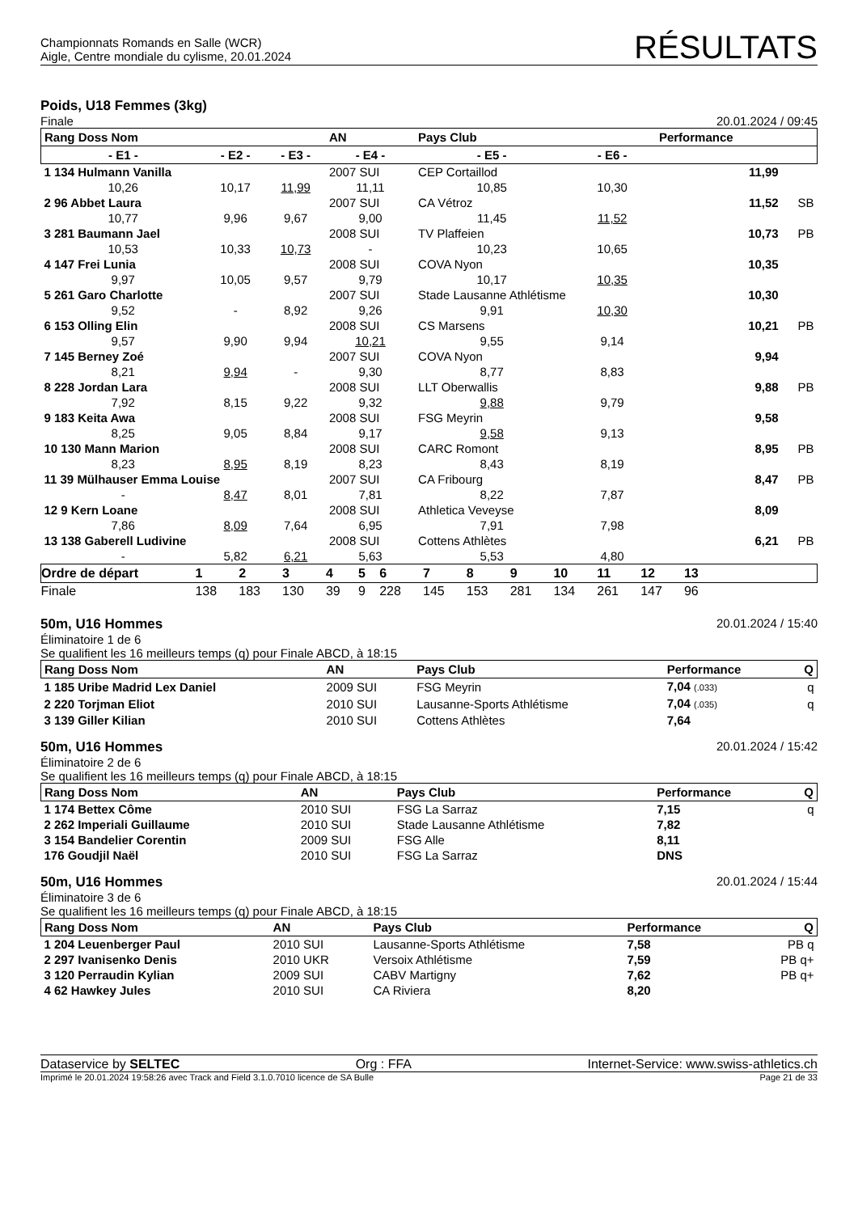Championnats Romands en Salle (WCR)
Aigle, Centre mondiale du cylisme, 20.01.2024
RÉSULTATS
Poids, U18 Femmes (3kg)
Finale 20.01.2024 / 09:45
| Rang Doss Nom | | | AN | Pays Club | | Performance | |
| --- | --- | --- | --- | --- | --- | --- | --- |
| - E1 - | - E2 - | - E3 - | - E4 - | - E5 - | - E6 - | | |
| 1 134 Hulmann Vanilla | | | 2007 SUI | CEP Cortaillod | | 11,99 | |
| 10,26 | 10,17 | 11,99 | 11,11 | 10,85 | 10,30 | | |
| 2 96 Abbet Laura | | | 2007 SUI | CA Vétroz | | 11,52 | SB |
| 10,77 | 9,96 | 9,67 | 9,00 | 11,45 | 11,52 | | |
| 3 281 Baumann Jael | | | 2008 SUI | TV Plaffeien | | 10,73 | PB |
| 10,53 | 10,33 | 10,73 | - | 10,23 | 10,65 | | |
| 4 147 Frei Lunia | | | 2008 SUI | COVA Nyon | | 10,35 | |
| 9,97 | 10,05 | 9,57 | 9,79 | 10,17 | 10,35 | | |
| 5 261 Garo Charlotte | | | 2007 SUI | Stade Lausanne Athlétisme | | 10,30 | |
| 9,52 | - | 8,92 | 9,26 | 9,91 | 10,30 | | |
| 6 153 Olling Elin | | | 2008 SUI | CS Marsens | | 10,21 | PB |
| 9,57 | 9,90 | 9,94 | 10,21 | 9,55 | 9,14 | | |
| 7 145 Berney Zoé | | | 2007 SUI | COVA Nyon | | 9,94 | |
| 8,21 | 9,94 | - | 9,30 | 8,77 | 8,83 | | |
| 8 228 Jordan Lara | | | 2008 SUI | LLT Oberwallis | | 9,88 | PB |
| 7,92 | 8,15 | 9,22 | 9,32 | 9,88 | 9,79 | | |
| 9 183 Keita Awa | | | 2008 SUI | FSG Meyrin | | 9,58 | |
| 8,25 | 9,05 | 8,84 | 9,17 | 9,58 | 9,13 | | |
| 10 130 Mann Marion | | | 2008 SUI | CARC Romont | | 8,95 | PB |
| 8,23 | 8,95 | 8,19 | 8,23 | 8,43 | 8,19 | | |
| 11 39 Mülhauser Emma Louise | | | 2007 SUI | CA Fribourg | | 8,47 | PB |
| - | 8,47 | 8,01 | 7,81 | 8,22 | 7,87 | | |
| 12 9 Kern Loane | | | 2008 SUI | Athletica Veveyse | | 8,09 | |
| 7,86 | 8,09 | 7,64 | 6,95 | 7,91 | 7,98 | | |
| 13 138 Gaberell Ludivine | | | 2008 SUI | Cottens Athlètes | | 6,21 | PB |
| - | 5,82 | 6,21 | 5,63 | 5,53 | 4,80 | | |
| Ordre de départ | 1 | 2 | 3 | 4 | 5 | 6 | 7 | 8 | 9 | 10 | 11 | 12 | 13 | |
| --- | --- | --- | --- | --- | --- | --- | --- | --- | --- | --- | --- | --- | --- | --- |
| Finale | 138 | 183 | 130 | 39 | 9 | 228 | 145 | 153 | 281 | 134 | 261 | 147 | 96 | |
50m, U16 Hommes 20.01.2024 / 15:40
Éliminatoire 1 de 6
Se qualifient les 16 meilleurs temps (q) pour Finale ABCD, à 18:15
| Rang Doss Nom | AN | Pays Club | Performance | Q |
| --- | --- | --- | --- | --- |
| 1 185 Uribe Madrid Lex Daniel | 2009 SUI | FSG Meyrin | 7,04 (.033) | q |
| 2 220 Torjman Eliot | 2010 SUI | Lausanne-Sports Athlétisme | 7,04 (.035) | q |
| 3 139 Giller Kilian | 2010 SUI | Cottens Athlètes | 7,64 | |
50m, U16 Hommes 20.01.2024 / 15:42
Éliminatoire 2 de 6
Se qualifient les 16 meilleurs temps (q) pour Finale ABCD, à 18:15
| Rang Doss Nom | AN | Pays Club | Performance | Q |
| --- | --- | --- | --- | --- |
| 1 174 Bettex Côme | 2010 SUI | FSG La Sarraz | 7,15 | q |
| 2 262 Imperiali Guillaume | 2010 SUI | Stade Lausanne Athlétisme | 7,82 | |
| 3 154 Bandelier Corentin | 2009 SUI | FSG Alle | 8,11 | |
| 176 Goudjil Naël | 2010 SUI | FSG La Sarraz | DNS | |
50m, U16 Hommes 20.01.2024 / 15:44
Éliminatoire 3 de 6
Se qualifient les 16 meilleurs temps (q) pour Finale ABCD, à 18:15
| Rang Doss Nom | AN | Pays Club | Performance | Q |
| --- | --- | --- | --- | --- |
| 1 204 Leuenberger Paul | 2010 SUI | Lausanne-Sports Athlétisme | 7,58 | PB q |
| 2 297 Ivanisenko Denis | 2010 UKR | Versoix Athlétisme | 7,59 | PB q+ |
| 3 120 Perraudin Kylian | 2009 SUI | CABV Martigny | 7,62 | PB q+ |
| 4 62 Hawkey Jules | 2010 SUI | CA Riviera | 8,20 | |
Dataservice by SELTEC Org : FFA Internet-Service: www.swiss-athletics.ch
Imprimé le 20.01.2024 19:58:26 avec Track and Field 3.1.0.7010 licence de SA Bulle Page 21 de 33